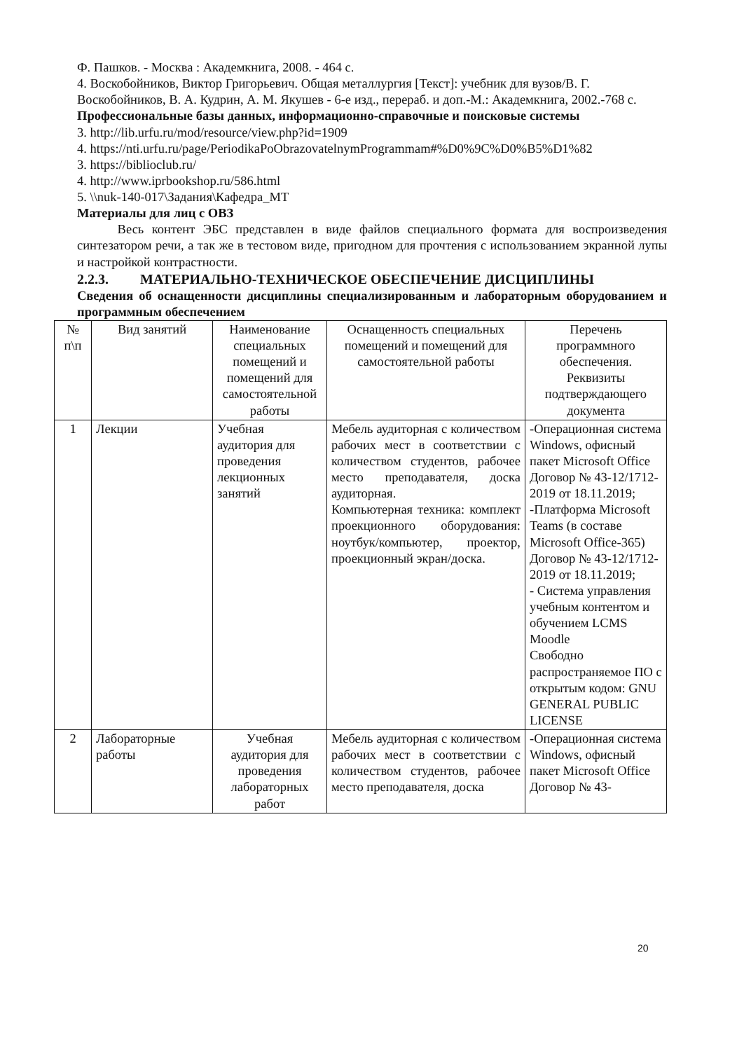Ф. Пашков. - Москва : Академкнига, 2008. - 464 с.
4. Воскобойников, Виктор Григорьевич. Общая металлургия [Текст]: учебник для вузов/В. Г. Воскобойников, В. А. Кудрин, А. М. Якушев - 6-е изд., перераб. и доп.-М.: Академкнига, 2002.-768 с.
Профессиональные базы данных, информационно-справочные и поисковые системы
3. http://lib.urfu.ru/mod/resource/view.php?id=1909
4. https://nti.urfu.ru/page/PeriodikaPoObrazovatelnymProgrammam#%D0%9C%D0%B5%D1%82
3. https://biblioclub.ru/
4. http://www.iprbookshop.ru/586.html
5. \\nuk-140-017\Задания\Кафедра_МТ
Материалы для лиц с ОВЗ
Весь контент ЭБС представлен в виде файлов специального формата для воспроизведения синтезатором речи, а так же в тестовом виде, пригодном для прочтения с использованием экранной лупы и настройкой контрастности.
2.2.3. МАТЕРИАЛЬНО-ТЕХНИЧЕСКОЕ ОБЕСПЕЧЕНИЕ ДИСЦИПЛИНЫ
Сведения об оснащенности дисциплины специализированным и лабораторным оборудованием и программным обеспечением
| № п\п | Вид занятий | Наименование специальных помещений и помещений для самостоятельной работы | Оснащенность специальных помещений и помещений для самостоятельной работы | Перечень программного обеспечения. Реквизиты подтверждающего документа |
| --- | --- | --- | --- | --- |
| 1 | Лекции | Учебная аудитория для проведения лекционных занятий | Мебель аудиторная с количеством рабочих мест в соответствии с количеством студентов, рабочее место преподавателя, доска аудиторная. Компьютерная техника: комплект проекционного оборудования: ноутбук/компьютер, проектор, проекционный экран/доска. | -Операционная система Windows, офисный пакет Microsoft Office Договор № 43-12/1712-2019 от 18.11.2019; -Платформа Microsoft Teams (в составе Microsoft Office-365) Договор № 43-12/1712-2019 от 18.11.2019; - Система управления учебным контентом и обучением LCMS Moodle Свободно распространяемое ПО с открытым кодом: GNU GENERAL PUBLIC LICENSE |
| 2 | Лабораторные работы | Учебная аудитория для проведения лабораторных работ | Мебель аудиторная с количеством рабочих мест в соответствии с количеством студентов, рабочее место преподавателя, доска | -Операционная система Windows, офисный пакет Microsoft Office Договор № 43- |
20